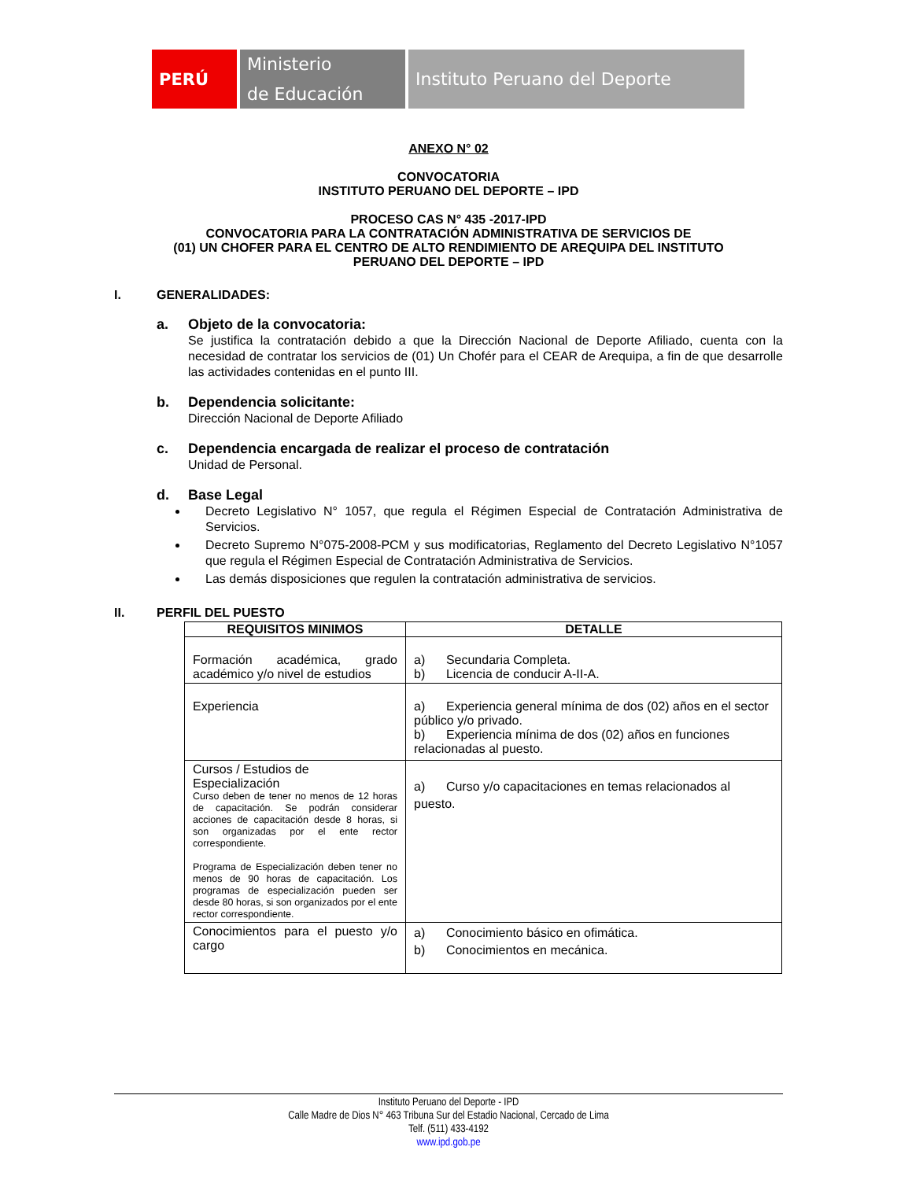PERÚ
Ministerio
de Educación
Instituto Peruano del Deporte
ANEXO N° 02
CONVOCATORIA
INSTITUTO PERUANO DEL DEPORTE – IPD
PROCESO CAS N° 435 -2017-IPD
CONVOCATORIA PARA LA CONTRATACIÓN ADMINISTRATIVA DE SERVICIOS DE
(01) UN CHOFER PARA EL CENTRO DE ALTO RENDIMIENTO DE AREQUIPA DEL INSTITUTO
PERUANO DEL DEPORTE – IPD
I. GENERALIDADES:
a. Objeto de la convocatoria:
Se justifica la contratación debido a que la Dirección Nacional de Deporte Afiliado, cuenta con la necesidad de contratar los servicios de (01) Un Chofér para el CEAR de Arequipa, a fin de que desarrolle las actividades contenidas en el punto III.
b. Dependencia solicitante:
Dirección Nacional de Deporte Afiliado
c. Dependencia encargada de realizar el proceso de contratación
Unidad de Personal.
d. Base Legal
Decreto Legislativo N° 1057, que regula el Régimen Especial de Contratación Administrativa de Servicios.
Decreto Supremo N°075-2008-PCM y sus modificatorias, Reglamento del Decreto Legislativo N°1057 que regula el Régimen Especial de Contratación Administrativa de Servicios.
Las demás disposiciones que regulen la contratación administrativa de servicios.
II. PERFIL DEL PUESTO
| REQUISITOS MINIMOS | DETALLE |
| --- | --- |
| Formación académica, grado académico y/o nivel de estudios | a) Secundaria Completa. b) Licencia de conducir A-II-A. |
| Experiencia | a) Experiencia general mínima de dos (02) años en el sector público y/o privado. b) Experiencia mínima de dos (02) años en funciones relacionadas al puesto. |
| Cursos / Estudios de Especialización Curso deben de tener no menos de 12 horas de capacitación. Se podrán considerar acciones de capacitación desde 8 horas, si son organizadas por el ente rector correspondiente. Programa de Especialización deben tener no menos de 90 horas de capacitación. Los programas de especialización pueden ser desde 80 horas, si son organizados por el ente rector correspondiente. | a) Curso y/o capacitaciones en temas relacionados al puesto. |
| Conocimientos para el puesto y/o cargo | a) Conocimiento básico en ofimática. b) Conocimientos en mecánica. |
Instituto Peruano del Deporte - IPD
Calle Madre de Dios N° 463 Tribuna Sur del Estadio Nacional, Cercado de Lima
Telf. (511) 433-4192
www.ipd.gob.pe